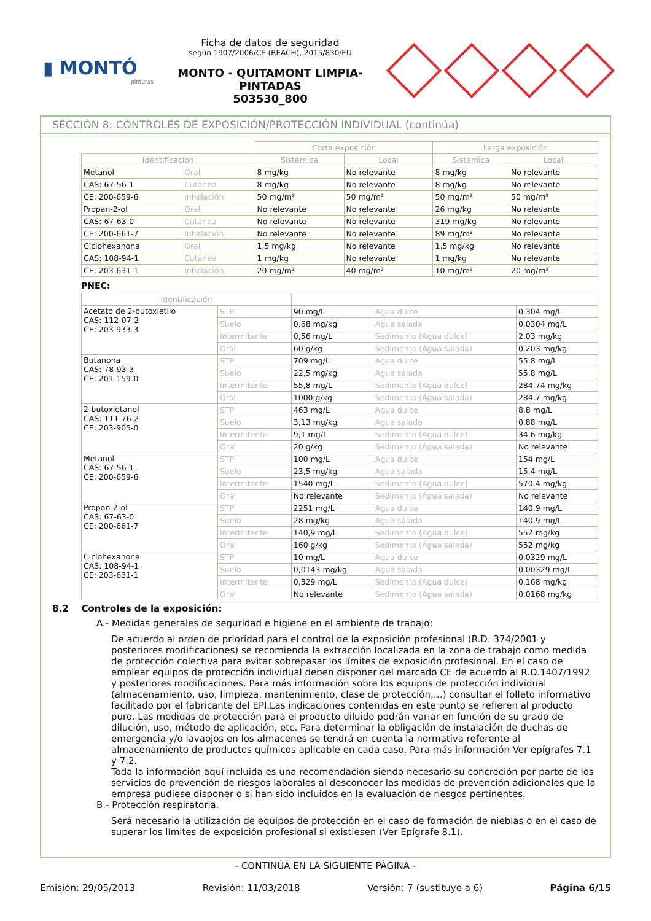▮ MONTÓ
pinturas
Ficha de datos de seguridad
según 1907/2006/CE (REACH), 2015/830/EU
MONTO - QUITAMONT LIMPIA-PINTADAS
503530_800
SECCIÓN 8: CONTROLES DE EXPOSICIÓN/PROTECCIÓN INDIVIDUAL (continúa)
| | | Corta exposición | | Larga exposición | |
| Identificación | | Sistémica | Local | Sistémica | Local |
| Metanol | Oral | 8 mg/kg | No relevante | 8 mg/kg | No relevante |
| CAS: 67-56-1 | Cutánea | 8 mg/kg | No relevante | 8 mg/kg | No relevante |
| CE: 200-659-6 | Inhalación | 50 mg/m³ | 50 mg/m³ | 50 mg/m³ | 50 mg/m³ |
| Propan-2-ol | Oral | No relevante | No relevante | 26 mg/kg | No relevante |
| CAS: 67-63-0 | Cutánea | No relevante | No relevante | 319 mg/kg | No relevante |
| CE: 200-661-7 | Inhalación | No relevante | No relevante | 89 mg/m³ | No relevante |
| Ciclohexanona | Oral | 1,5 mg/kg | No relevante | 1,5 mg/kg | No relevante |
| CAS: 108-94-1 | Cutánea | 1 mg/kg | No relevante | 1 mg/kg | No relevante |
| CE: 203-631-1 | Inhalación | 20 mg/m³ | 40 mg/m³ | 10 mg/m³ | 20 mg/m³ |
PNEC:
| Identificación | | | | |
| --- | --- | --- | --- | --- |
| Acetato de 2-butoxietilo CAS: 112-07-2 CE: 203-933-3 | STP | 90 mg/L | Agua dulce | 0,304 mg/L |
| | Suelo | 0,68 mg/kg | Agua salada | 0,0304 mg/L |
| | Intermitente | 0,56 mg/L | Sedimento (Agua dulce) | 2,03 mg/kg |
| | Oral | 60 g/kg | Sedimento (Agua salada) | 0,203 mg/kg |
| Butanona CAS: 78-93-3 CE: 201-159-0 | STP | 709 mg/L | Agua dulce | 55,8 mg/L |
| | Suelo | 22,5 mg/kg | Agua salada | 55,8 mg/L |
| | Intermitente | 55,8 mg/L | Sedimento (Agua dulce) | 284,74 mg/kg |
| | Oral | 1000 g/kg | Sedimento (Agua salada) | 284,7 mg/kg |
| 2-butoxietanol CAS: 111-76-2 CE: 203-905-0 | STP | 463 mg/L | Agua dulce | 8,8 mg/L |
| | Suelo | 3,13 mg/kg | Agua salada | 0,88 mg/L |
| | Intermitente | 9,1 mg/L | Sedimento (Agua dulce) | 34,6 mg/kg |
| | Oral | 20 g/kg | Sedimento (Agua salada) | No relevante |
| Metanol CAS: 67-56-1 CE: 200-659-6 | STP | 100 mg/L | Agua dulce | 154 mg/L |
| | Suelo | 23,5 mg/kg | Agua salada | 15,4 mg/L |
| | Intermitente | 1540 mg/L | Sedimento (Agua dulce) | 570,4 mg/kg |
| | Oral | No relevante | Sedimento (Agua salada) | No relevante |
| Propan-2-ol CAS: 67-63-0 CE: 200-661-7 | STP | 2251 mg/L | Agua dulce | 140,9 mg/L |
| | Suelo | 28 mg/kg | Agua salada | 140,9 mg/L |
| | Intermitente | 140,9 mg/L | Sedimento (Agua dulce) | 552 mg/kg |
| | Oral | 160 g/kg | Sedimento (Agua salada) | 552 mg/kg |
| Ciclohexanona CAS: 108-94-1 CE: 203-631-1 | STP | 10 mg/L | Agua dulce | 0,0329 mg/L |
| | Suelo | 0,0143 mg/kg | Agua salada | 0,00329 mg/L |
| | Intermitente | 0,329 mg/L | Sedimento (Agua dulce) | 0,168 mg/kg |
| | Oral | No relevante | Sedimento (Agua salada) | 0,0168 mg/kg |
8.2 Controles de la exposición:
A.- Medidas generales de seguridad e higiene en el ambiente de trabajo:
De acuerdo al orden de prioridad para el control de la exposición profesional (R.D. 374/2001 y posteriores modificaciones) se recomienda la extracción localizada en la zona de trabajo como medida de protección colectiva para evitar sobrepasar los límites de exposición profesional. En el caso de emplear equipos de protección individual deben disponer del marcado CE de acuerdo al R.D.1407/1992 y posteriores modificaciones. Para más información sobre los equipos de protección individual (almacenamiento, uso, limpieza, mantenimiento, clase de protección,…) consultar el folleto informativo facilitado por el fabricante del EPI.Las indicaciones contenidas en este punto se refieren al producto puro. Las medidas de protección para el producto diluido podrán variar en función de su grado de dilución, uso, método de aplicación, etc. Para determinar la obligación de instalación de duchas de emergencia y/o lavaojos en los almacenes se tendrá en cuenta la normativa referente al almacenamiento de productos químicos aplicable en cada caso. Para más información Ver epígrafes 7.1 y 7.2.
Toda la información aquí incluida es una recomendación siendo necesario su concreción por parte de los servicios de prevención de riesgos laborales al desconocer las medidas de prevención adicionales que la empresa pudiese disponer o si han sido incluidos en la evaluación de riesgos pertinentes.
B.- Protección respiratoria.
Será necesario la utilización de equipos de protección en el caso de formación de nieblas o en el caso de superar los límites de exposición profesional si existiesen (Ver Epígrafe 8.1).
- CONTINÚA EN LA SIGUIENTE PÁGINA -
Emisión: 29/05/2013 Revisión: 11/03/2018 Versión: 7 (sustituye a 6) Página 6/15